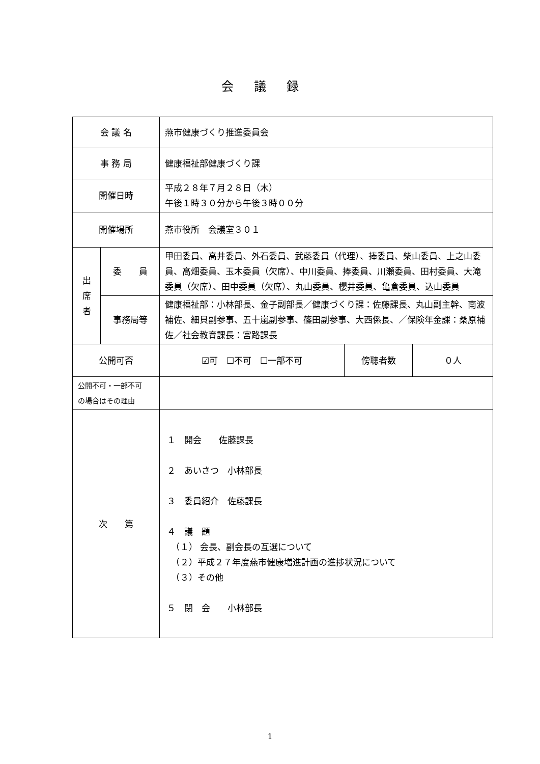会議録
| 会 議 名 | | 燕市健康づくり推進委員会 | | |
| 事 務 局 | | 健康福祉部健康づくり課 | | |
| 開催日時 | | 平成２８年７月２８日（木） 午後１時３０分から午後３時００分 | | |
| 開催場所 | | 燕市役所 会議室３０１ | | |
| 出 席 者 | 委 員 | 甲田委員、高井委員、外石委員、武藤委員（代理）、捧委員、柴山委員、上之山委員、高畑委員、玉木委員（欠席）、中川委員、捧委員、川瀬委員、田村委員、大滝委員（欠席）、田中委員（欠席）、丸山委員、櫻井委員、亀倉委員、込山委員 | | |
| | 事務局等 | 健康福祉部：小林部長、金子副部長／健康づくり課：佐藤課長、丸山副主幹、南波補佐、細貝副参事、五十嵐副参事、篠田副参事、大西係長、／保険年金課：桑原補佐／社会教育課長：宮路課長 | | |
| 公開可否 | | ☑可 ☐不可 ☐一部不可 | 傍聴者数 | ０人 |
| 公開不可・一部不可 の場合はその理由 | | | | |
| 次 第 | | １ 開会 佐藤課長 ２ あいさつ 小林部長 ３ 委員紹介 佐藤課長 ４ 議 題 （１） 会長、副会長の互選について （２）平成２７年度燕市健康増進計画の進捗状況について （３）その他 ５ 閉 会 小林部長 | | |
1